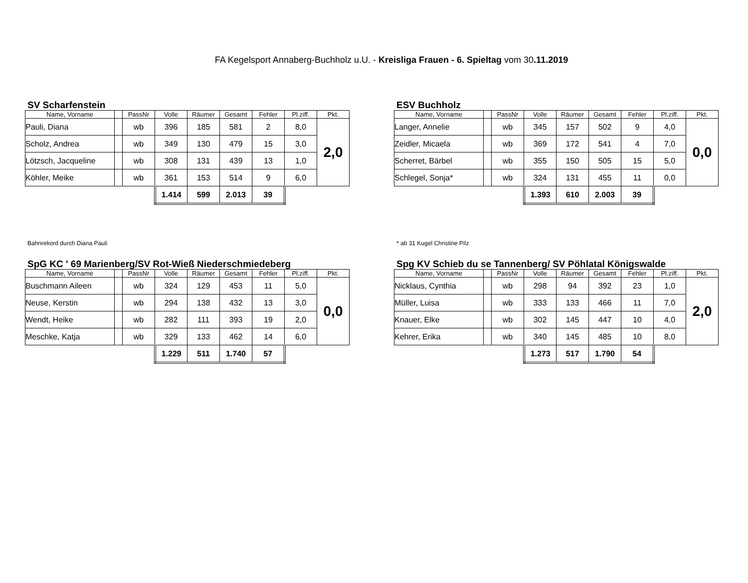FA Kegelsport Annaberg-Buchholz u.U. - Kreisliga Frauen - 6. Spieltag vom 30.11.2019
SV Scharfenstein
| Name, Vorname | | PassNr | Volle | Räumer | Gesamt | Fehler | Pl.ziff. | Pkt. |
| --- | --- | --- | --- | --- | --- | --- | --- | --- |
| Pauli, Diana | | wb | 396 | 185 | 581 | 2 | 8,0 | 2,0 |
| Scholz, Andrea | | wb | 349 | 130 | 479 | 15 | 3,0 | |
| Lötzsch, Jacqueline | | wb | 308 | 131 | 439 | 13 | 1,0 | |
| Köhler, Meike | | wb | 361 | 153 | 514 | 9 | 6,0 | |
| | | | 1.414 | 599 | 2.013 | 39 | | |
Bahnrekord durch Diana Pauli
ESV Buchholz
| Name, Vorname | | PassNr | Volle | Räumer | Gesamt | Fehler | Pl.ziff. | Pkt. |
| --- | --- | --- | --- | --- | --- | --- | --- | --- |
| Langer, Annelie | | wb | 345 | 157 | 502 | 9 | 4,0 | 0,0 |
| Zeidler, Micaela | | wb | 369 | 172 | 541 | 4 | 7,0 | |
| Scherret, Bärbel | | wb | 355 | 150 | 505 | 15 | 5,0 | |
| Schlegel, Sonja* | | wb | 324 | 131 | 455 | 11 | 0,0 | |
| | | | 1.393 | 610 | 2.003 | 39 | | |
* ab 31 Kugel Christine Pilz
SpG KC ' 69 Marienberg/SV Rot-Wieß Niederschmiedeberg
| Name, Vorname | | PassNr | Volle | Räumer | Gesamt | Fehler | Pl.ziff. | Pkt. |
| --- | --- | --- | --- | --- | --- | --- | --- | --- |
| Buschmann Aileen | | wb | 324 | 129 | 453 | 11 | 5,0 | 0,0 |
| Neuse, Kerstin | | wb | 294 | 138 | 432 | 13 | 3,0 | |
| Wendt, Heike | | wb | 282 | 111 | 393 | 19 | 2,0 | |
| Meschke, Katja | | wb | 329 | 133 | 462 | 14 | 6,0 | |
| | | | 1.229 | 511 | 1.740 | 57 | | |
Spg KV Schieb du se Tannenberg/ SV Pöhlatal Königswalde
| Name, Vorname | | PassNr | Volle | Räumer | Gesamt | Fehler | Pl.ziff. | Pkt. |
| --- | --- | --- | --- | --- | --- | --- | --- | --- |
| Nicklaus, Cynthia | | wb | 298 | 94 | 392 | 23 | 1,0 | 2,0 |
| Müller, Luisa | | wb | 333 | 133 | 466 | 11 | 7,0 | |
| Knauer, Elke | | wb | 302 | 145 | 447 | 10 | 4,0 | |
| Kehrer, Erika | | wb | 340 | 145 | 485 | 10 | 8,0 | |
| | | | 1.273 | 517 | 1.790 | 54 | | |